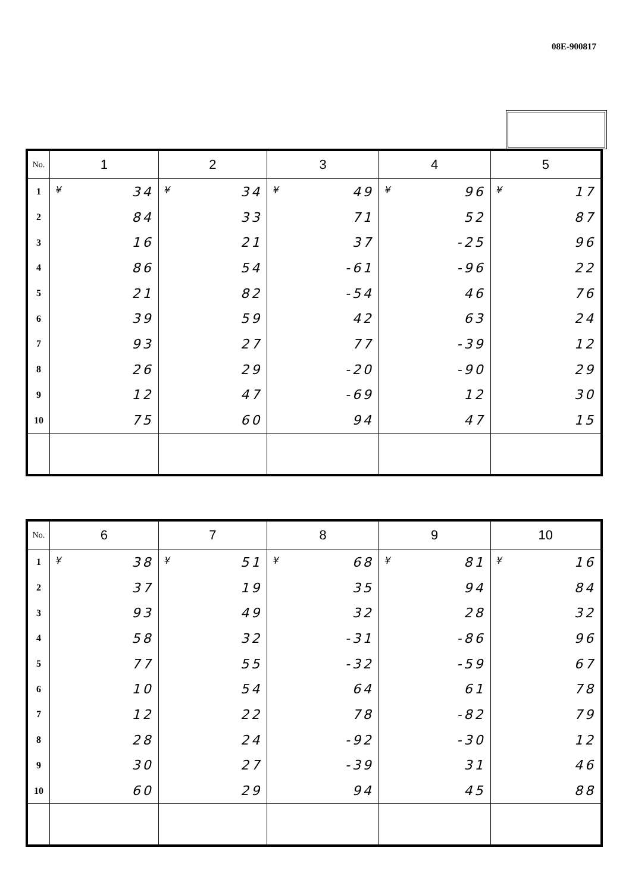08E-900817
| No. | 1 | 2 | 3 | 4 | 5 |
| --- | --- | --- | --- | --- | --- |
| 1 | ¥ 34 | ¥ 34 | ¥ 49 | ¥ 96 | ¥ 17 |
| 2 | 84 | 33 | 71 | 52 | 87 |
| 3 | 16 | 21 | 37 | -25 | 96 |
| 4 | 86 | 54 | -61 | -96 | 22 |
| 5 | 21 | 82 | -54 | 46 | 76 |
| 6 | 39 | 59 | 42 | 63 | 24 |
| 7 | 93 | 27 | 77 | -39 | 12 |
| 8 | 26 | 29 | -20 | -90 | 29 |
| 9 | 12 | 47 | -69 | 12 | 30 |
| 10 | 75 | 60 | 94 | 47 | 15 |
| No. | 6 | 7 | 8 | 9 | 10 |
| --- | --- | --- | --- | --- | --- |
| 1 | ¥ 38 | ¥ 51 | ¥ 68 | ¥ 81 | ¥ 16 |
| 2 | 37 | 19 | 35 | 94 | 84 |
| 3 | 93 | 49 | 32 | 28 | 32 |
| 4 | 58 | 32 | -31 | -86 | 96 |
| 5 | 77 | 55 | -32 | -59 | 67 |
| 6 | 10 | 54 | 64 | 61 | 78 |
| 7 | 12 | 22 | 78 | -82 | 79 |
| 8 | 28 | 24 | -92 | -30 | 12 |
| 9 | 30 | 27 | -39 | 31 | 46 |
| 10 | 60 | 29 | 94 | 45 | 88 |